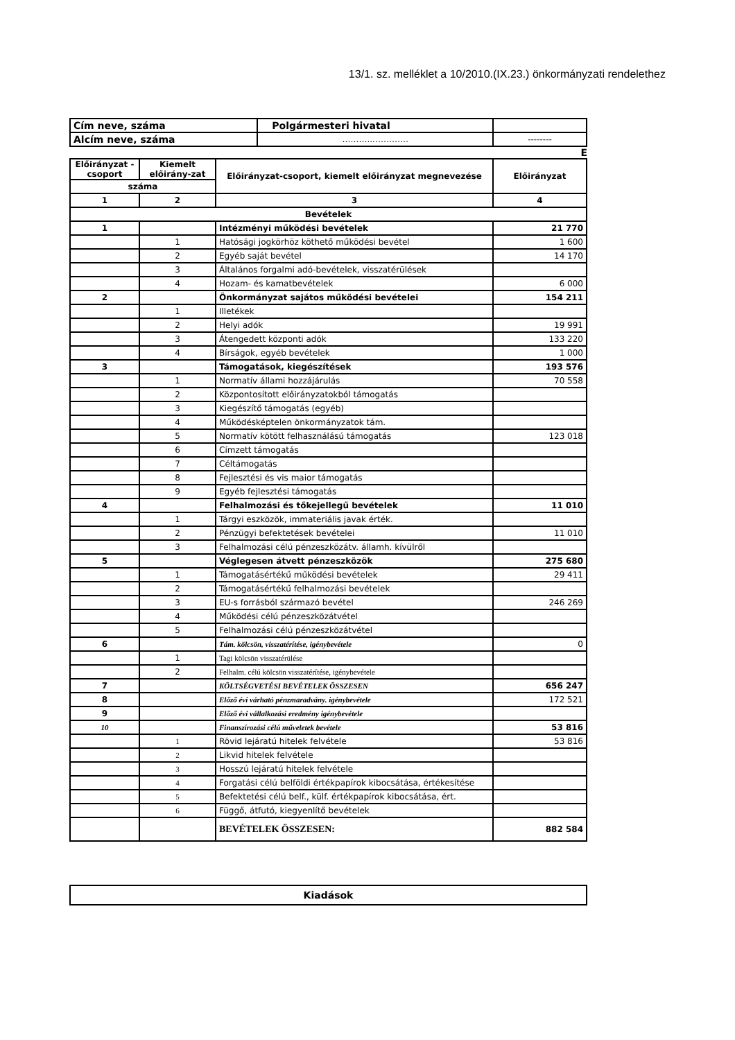13/1. sz. melléklet a 10/2010.(IX.23.) önkormányzati rendelethez
| Cím neve, száma | Polgármesteri hivatal | |
| Alcím neve, száma | ………...………… | -------- |
E
| Előirányzat -csoport | Kiemelt előirány-zat | Előirányzat-csoport, kiemelt előirányzat megnevezése | Előirányzat |
| --- | --- | --- | --- |
| száma | | | |
| 1 | 2 | 3 | 4 |
| Bevételek | | | |
| 1 | | Intézményi működési bevételek | 21 770 |
| | 1 | Hatósági jogkörhöz köthető működési bevétel | 1 600 |
| | 2 | Egyéb saját bevétel | 14 170 |
| | 3 | Általános forgalmi adó-bevételek, visszatérülések | |
| | 4 | Hozam- és kamatbevételek | 6 000 |
| 2 | | Önkormányzat sajátos működési bevételei | 154 211 |
| | 1 | Illetékek | |
| | 2 | Helyi adók | 19 991 |
| | 3 | Átengedett központi adók | 133 220 |
| | 4 | Bírságok, egyéb bevételek | 1 000 |
| 3 | | Támogatások, kiegészítések | 193 576 |
| | 1 | Normatív állami hozzájárulás | 70 558 |
| | 2 | Központosított előirányzatokból támogatás | |
| | 3 | Kiegészítő támogatás (egyéb) | |
| | 4 | Működésképtelen önkormányzatok tám. | |
| | 5 | Normatív kötött felhasználású támogatás | 123 018 |
| | 6 | Címzett támogatás | |
| | 7 | Céltámogatás | |
| | 8 | Fejlesztési és vis maior támogatás | |
| | 9 | Egyéb fejlesztési támogatás | |
| 4 | | Felhalmozási és tőkejellegű bevételek | 11 010 |
| | 1 | Tárgyi eszközök, immateriális javak érték. | |
| | 2 | Pénzügyi befektetések bevételei | 11 010 |
| | 3 | Felhalmozási célú pénzeszközátv. államh. kívülről | |
| 5 | | Véglegesen átvett pénzeszközök | 275 680 |
| | 1 | Támogatásértékű működési bevételek | 29 411 |
| | 2 | Támogatásértékű felhalmozási bevételek | |
| | 3 | EU-s forrásból származó bevétel | 246 269 |
| | 4 | Működési célú pénzeszközátvétel | |
| | 5 | Felhalmozási célú pénzeszközátvétel | |
| 6 | | Tám. kölcsön, visszatérítése, igénybevétele | 0 |
| | 1 | Tagi kölcsön visszatérülése | |
| | 2 | Felhalm. célú kölcsön visszatérítése, igénybevétele | |
| 7 | | KÖLTSÉGVETÉSI BEVÉTELEK ÖSSZESEN | 656 247 |
| 8 | | Előző évi várható pénzmaradvány. igénybevétele | 172 521 |
| 9 | | Előző évi vállalkozási eredmény igénybevétele | |
| 10 | | Finanszírozási célú műveletek bevétele | 53 816 |
| | 1 | Rövid lejáratú hitelek felvétele | 53 816 |
| | 2 | Likvid hitelek felvétele | |
| | 3 | Hosszú lejáratú hitelek felvétele | |
| | 4 | Forgatási célú belföldi értékpapírok kibocsátása, értékesítése | |
| | 5 | Befektetési célú belf., külf. értékpapírok kibocsátása, ért. | |
| | 6 | Függő, átfutó, kiegyenlítő bevételek | |
| | | BEVÉTELEK ÖSSZESEN: | 882 584 |
| Kiadások |
| --- |